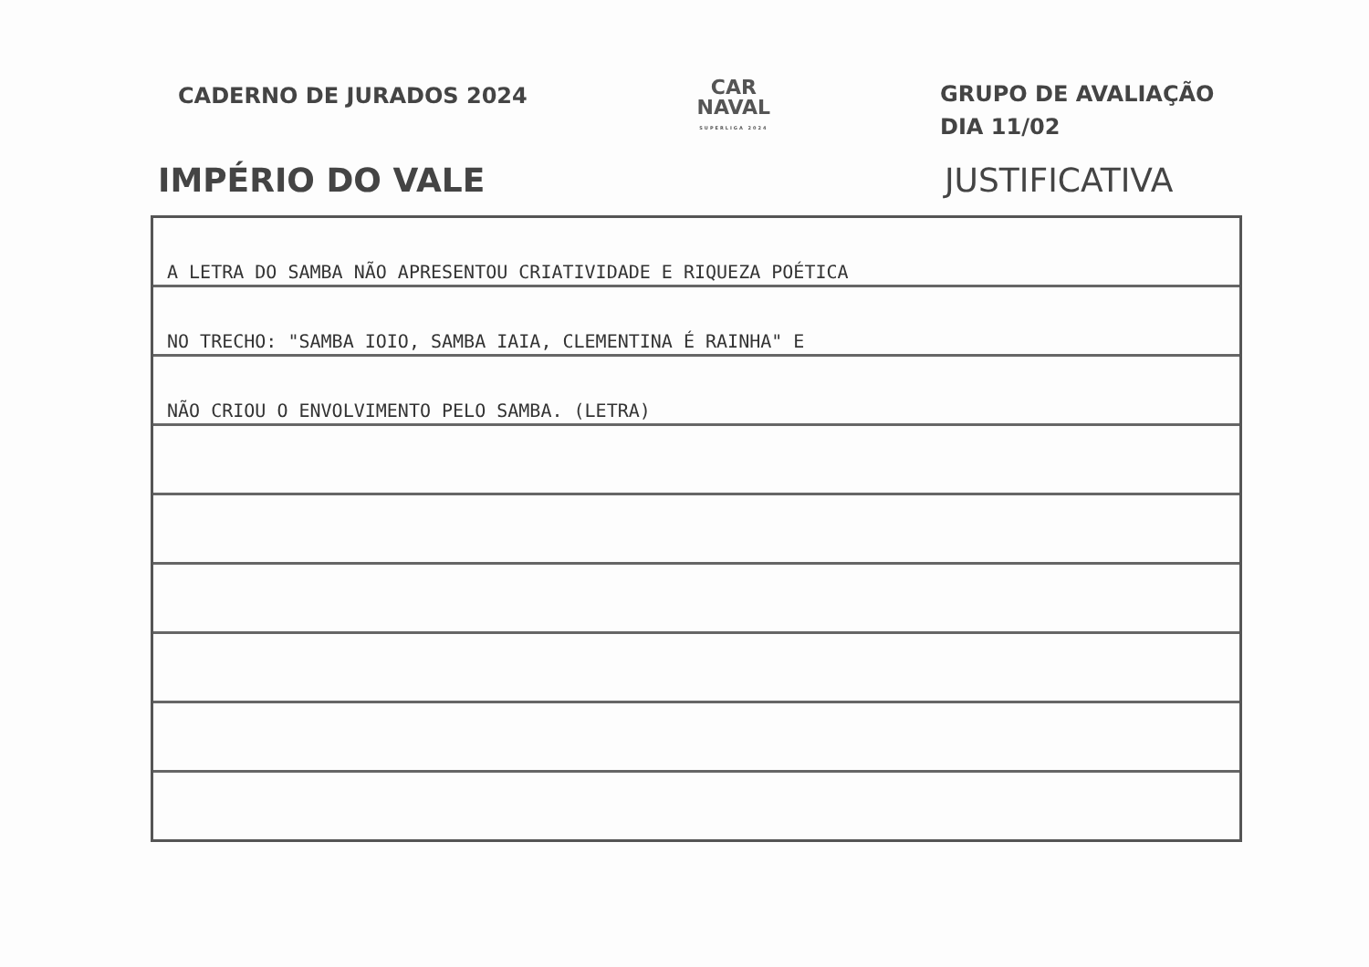CADERNO DE JURADOS 2024
CAR
NAVAL
SUPERLIGA 2024
GRUPO DE AVALIAÇÃO
DIA 11/02
IMPÉRIO DO VALE JUSTIFICATIVA
A LETRA DO SAMBA NÃO APRESENTOU CRIATIVIDADE E RIQUEZA POÉTICA
NO TRECHO: "SAMBA IOIO, SAMBA IAIA, CLEMENTINA É RAINHA" E
NÃO CRIOU O ENVOLVIMENTO PELO SAMBA. (LETRA)